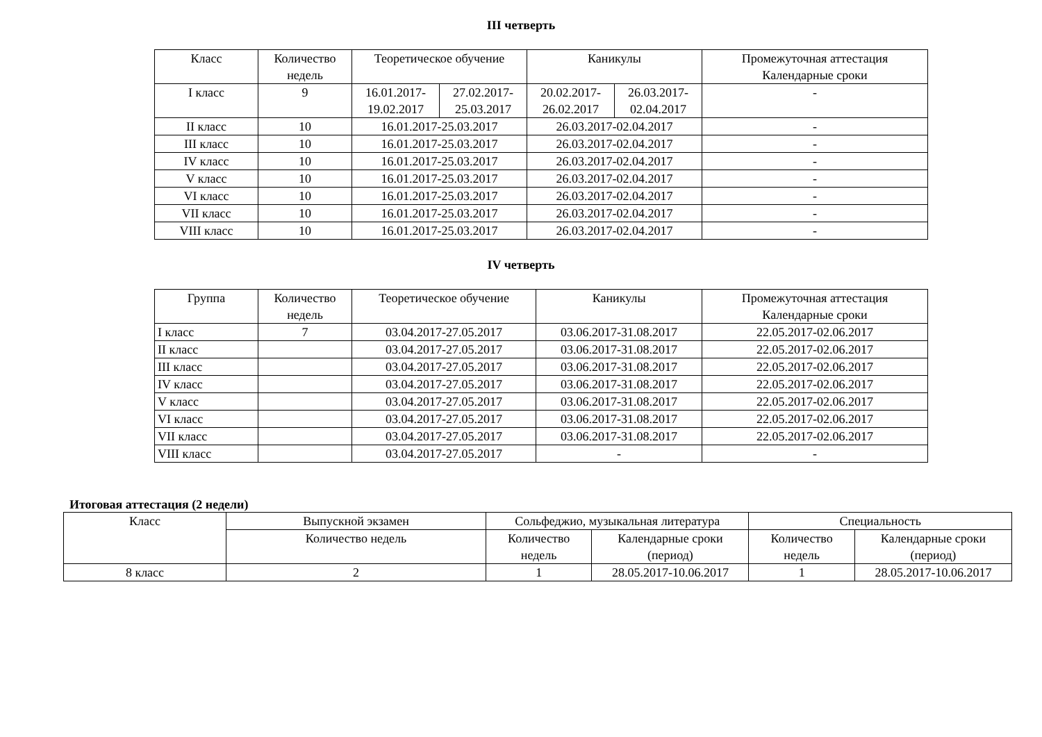III четверть
| Класс | Количество недель | Теоретическое обучение | | Каникулы | | Промежуточная аттестация Календарные сроки |
| --- | --- | --- | --- | --- | --- | --- |
| I класс | 9 | 16.01.2017-19.02.2017 | 27.02.2017-25.03.2017 | 20.02.2017-26.02.2017 | 26.03.2017-02.04.2017 | - |
| II класс | 10 | 16.01.2017-25.03.2017 | | 26.03.2017-02.04.2017 | | - |
| III класс | 10 | 16.01.2017-25.03.2017 | | 26.03.2017-02.04.2017 | | - |
| IV класс | 10 | 16.01.2017-25.03.2017 | | 26.03.2017-02.04.2017 | | - |
| V класс | 10 | 16.01.2017-25.03.2017 | | 26.03.2017-02.04.2017 | | - |
| VI класс | 10 | 16.01.2017-25.03.2017 | | 26.03.2017-02.04.2017 | | - |
| VII класс | 10 | 16.01.2017-25.03.2017 | | 26.03.2017-02.04.2017 | | - |
| VIII класс | 10 | 16.01.2017-25.03.2017 | | 26.03.2017-02.04.2017 | | - |
IV четверть
| Группа | Количество недель | Теоретическое обучение | Каникулы | Промежуточная аттестация Календарные сроки |
| --- | --- | --- | --- | --- |
| I класс | 7 | 03.04.2017-27.05.2017 | 03.06.2017-31.08.2017 | 22.05.2017-02.06.2017 |
| II класс | | 03.04.2017-27.05.2017 | 03.06.2017-31.08.2017 | 22.05.2017-02.06.2017 |
| III класс | | 03.04.2017-27.05.2017 | 03.06.2017-31.08.2017 | 22.05.2017-02.06.2017 |
| IV класс | | 03.04.2017-27.05.2017 | 03.06.2017-31.08.2017 | 22.05.2017-02.06.2017 |
| V класс | | 03.04.2017-27.05.2017 | 03.06.2017-31.08.2017 | 22.05.2017-02.06.2017 |
| VI класс | | 03.04.2017-27.05.2017 | 03.06.2017-31.08.2017 | 22.05.2017-02.06.2017 |
| VII класс | | 03.04.2017-27.05.2017 | 03.06.2017-31.08.2017 | 22.05.2017-02.06.2017 |
| VIII класс | | 03.04.2017-27.05.2017 | - | - |
Итоговая аттестация (2 недели)
| Класс | Выпускной экзамен | Сольфеджио, музыкальная литература | | Специальность | |
| --- | --- | --- | --- | --- | --- |
| | Количество недель | Количество недель | Календарные сроки (период) | Количество недель | Календарные сроки (период) |
| 8 класс | 2 | 1 | 28.05.2017-10.06.2017 | 1 | 28.05.2017-10.06.2017 |